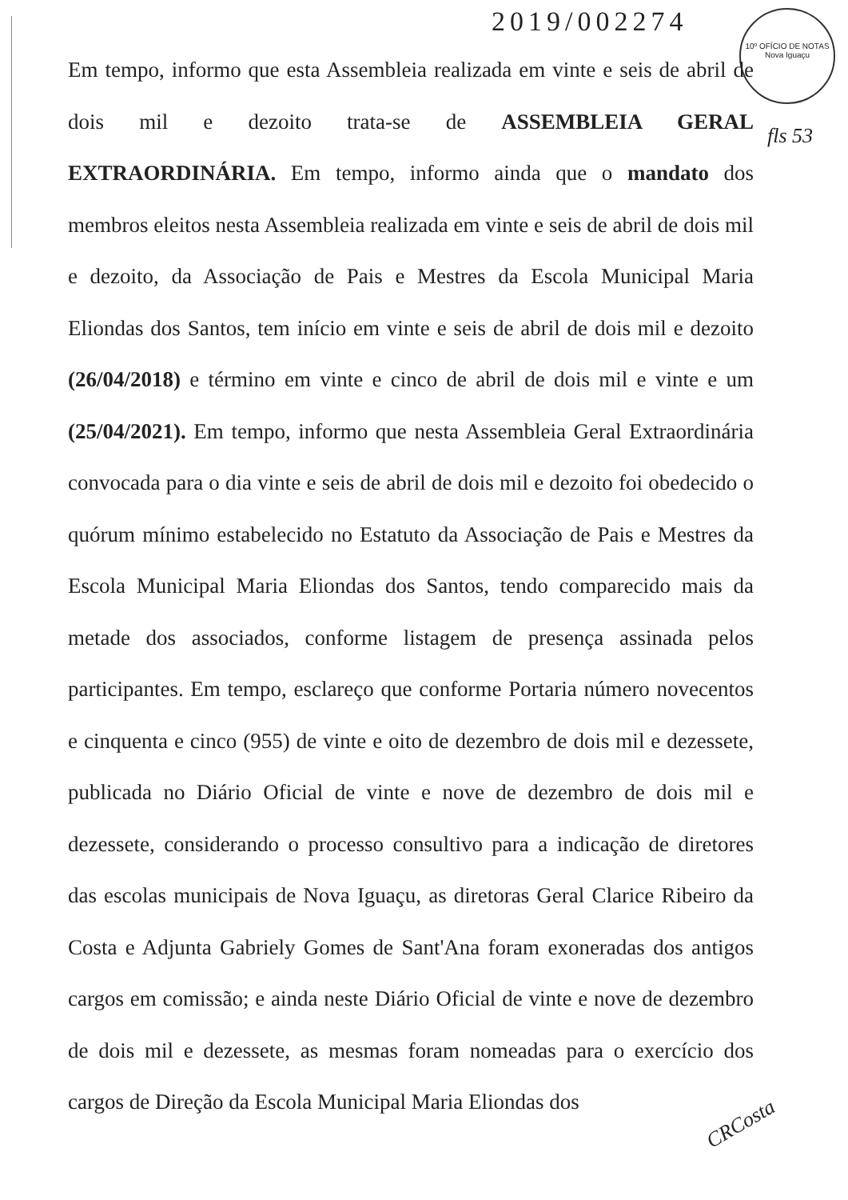2019/002274
10º OFÍCIO DE NOTAS
Nova Iguaçu
fls 53
Em tempo, informo que esta Assembleia realizada em vinte e seis de abril de dois mil e dezoito trata-se de ASSEMBLEIA GERAL EXTRAORDINÁRIA. Em tempo, informo ainda que o mandato dos membros eleitos nesta Assembleia realizada em vinte e seis de abril de dois mil e dezoito, da Associação de Pais e Mestres da Escola Municipal Maria Eliondas dos Santos, tem início em vinte e seis de abril de dois mil e dezoito (26/04/2018) e término em vinte e cinco de abril de dois mil e vinte e um (25/04/2021). Em tempo, informo que nesta Assembleia Geral Extraordinária convocada para o dia vinte e seis de abril de dois mil e dezoito foi obedecido o quórum mínimo estabelecido no Estatuto da Associação de Pais e Mestres da Escola Municipal Maria Eliondas dos Santos, tendo comparecido mais da metade dos associados, conforme listagem de presença assinada pelos participantes. Em tempo, esclareço que conforme Portaria número novecentos e cinquenta e cinco (955) de vinte e oito de dezembro de dois mil e dezessete, publicada no Diário Oficial de vinte e nove de dezembro de dois mil e dezessete, considerando o processo consultivo para a indicação de diretores das escolas municipais de Nova Iguaçu, as diretoras Geral Clarice Ribeiro da Costa e Adjunta Gabriely Gomes de Sant'Ana foram exoneradas dos antigos cargos em comissão; e ainda neste Diário Oficial de vinte e nove de dezembro de dois mil e dezessete, as mesmas foram nomeadas para o exercício dos cargos de Direção da Escola Municipal Maria Eliondas dos
CRCosta